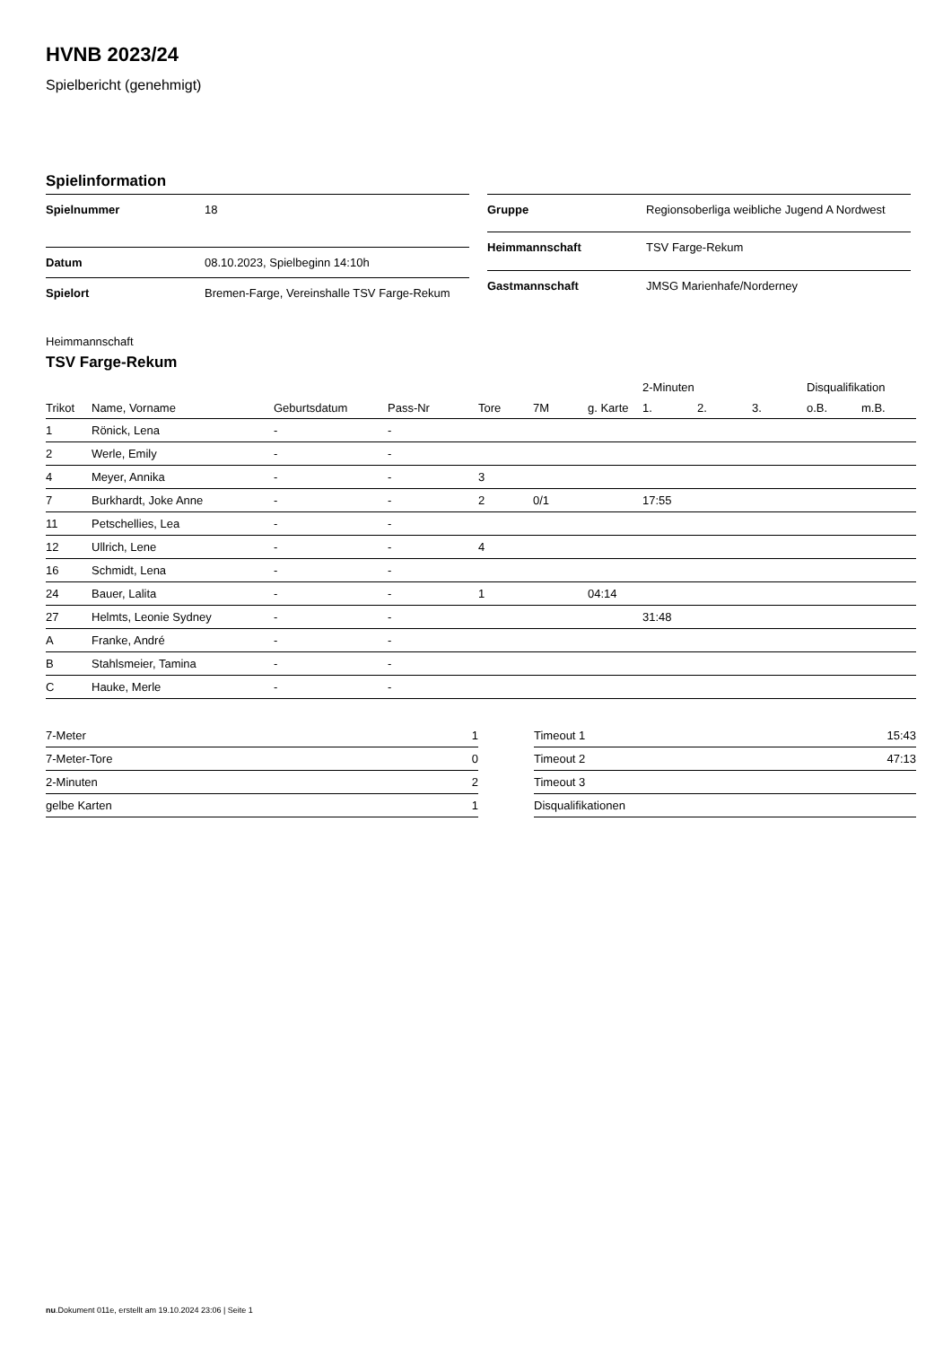HVNB 2023/24
Spielbericht (genehmigt)
Spielinformation
| Spielnummer | 18 |
| Datum | 08.10.2023, Spielbeginn 14:10h |
| Spielort | Bremen-Farge, Vereinshalle TSV Farge-Rekum |
| Gruppe | Regionsoberliga weibliche Jugend A Nordwest |
| Heimmannschaft | TSV Farge-Rekum |
| Gastmannschaft | JMSG Marienhafe/Norderney |
Heimmannschaft
TSV Farge-Rekum
| | | | | | | | 2-Minuten | | | Disqualifikation | |
| --- | --- | --- | --- | --- | --- | --- | --- | --- | --- | --- | --- |
| Trikot | Name, Vorname | Geburtsdatum | Pass-Nr | Tore | 7M | g. Karte | 1. | 2. | 3. | o.B. | m.B. |
| 1 | Rönick, Lena | - | - | | | | | | | | |
| 2 | Werle, Emily | - | - | | | | | | | | |
| 4 | Meyer, Annika | - | - | 3 | | | | | | | |
| 7 | Burkhardt, Joke Anne | - | - | 2 | 0/1 | | 17:55 | | | | |
| 11 | Petschellies, Lea | - | - | | | | | | | | |
| 12 | Ullrich, Lene | - | - | 4 | | | | | | | |
| 16 | Schmidt, Lena | - | - | | | | | | | | |
| 24 | Bauer, Lalita | - | - | 1 | | 04:14 | | | | | |
| 27 | Helmts, Leonie Sydney | - | - | | | | 31:48 | | | | |
| A | Franke, André | - | - | | | | | | | | |
| B | Stahlsmeier, Tamina | - | - | | | | | | | | |
| C | Hauke, Merle | - | - | | | | | | | | |
| 7-Meter | 1 |
| 7-Meter-Tore | 0 |
| 2-Minuten | 2 |
| gelbe Karten | 1 |
| Timeout 1 | 15:43 |
| Timeout 2 | 47:13 |
| Timeout 3 | |
| Disqualifikationen | |
nu.Dokument 011e, erstellt am 19.10.2024 23:06 | Seite 1